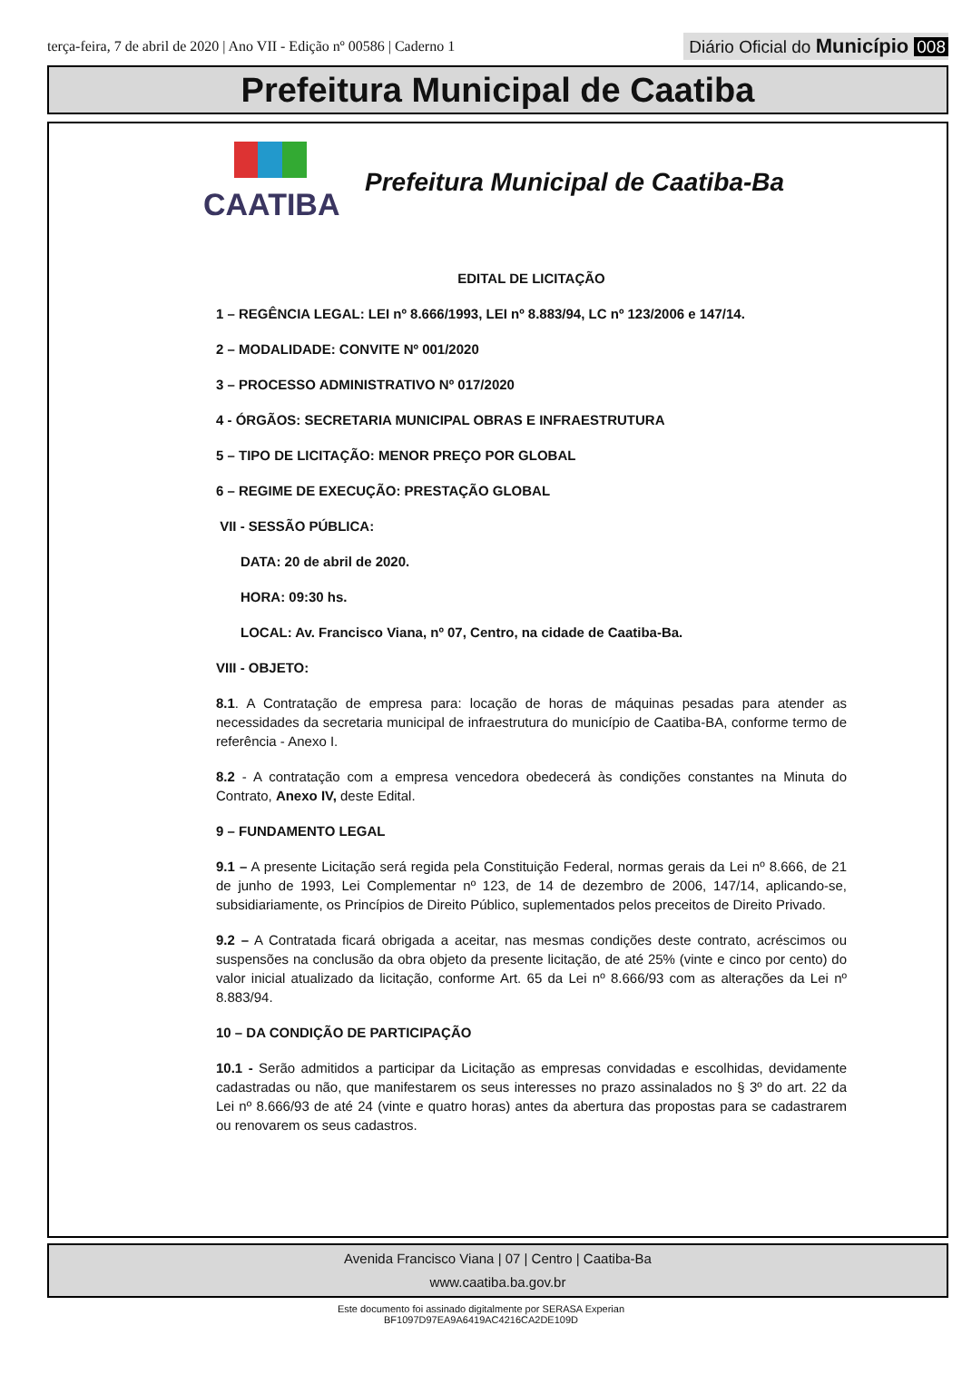terça-feira, 7 de abril de 2020 | Ano VII - Edição nº 00586 | Caderno 1
Diário Oficial do Município 008
Prefeitura Municipal de Caatiba
CAATIBA
Prefeitura Municipal de Caatiba-Ba
EDITAL DE LICITAÇÃO
1 – REGÊNCIA LEGAL: LEI nº 8.666/1993, LEI nº 8.883/94, LC nº 123/2006 e 147/14.
2 – MODALIDADE: CONVITE Nº 001/2020
3 – PROCESSO ADMINISTRATIVO Nº 017/2020
4 - ÓRGÃOS: SECRETARIA MUNICIPAL OBRAS E INFRAESTRUTURA
5 – TIPO DE LICITAÇÃO: MENOR PREÇO POR GLOBAL
6 – REGIME DE EXECUÇÃO: PRESTAÇÃO GLOBAL
VII - SESSÃO PÚBLICA:
DATA: 20 de abril de 2020.
HORA: 09:30 hs.
LOCAL: Av. Francisco Viana, nº 07, Centro, na cidade de Caatiba-Ba.
VIII - OBJETO:
8.1. A Contratação de empresa para: locação de horas de máquinas pesadas para atender as necessidades da secretaria municipal de infraestrutura do município de Caatiba-BA, conforme termo de referência - Anexo I.
8.2 - A contratação com a empresa vencedora obedecerá às condições constantes na Minuta do Contrato, Anexo IV, deste Edital.
9 – FUNDAMENTO LEGAL
9.1 – A presente Licitação será regida pela Constituição Federal, normas gerais da Lei nº 8.666, de 21 de junho de 1993, Lei Complementar nº 123, de 14 de dezembro de 2006, 147/14, aplicando-se, subsidiariamente, os Princípios de Direito Público, suplementados pelos preceitos de Direito Privado.
9.2 – A Contratada ficará obrigada a aceitar, nas mesmas condições deste contrato, acréscimos ou suspensões na conclusão da obra objeto da presente licitação, de até 25% (vinte e cinco por cento) do valor inicial atualizado da licitação, conforme Art. 65 da Lei nº 8.666/93 com as alterações da Lei nº 8.883/94.
10 – DA CONDIÇÃO DE PARTICIPAÇÃO
10.1 - Serão admitidos a participar da Licitação as empresas convidadas e escolhidas, devidamente cadastradas ou não, que manifestarem os seus interesses no prazo assinalados no § 3º do art. 22 da Lei nº 8.666/93 de até 24 (vinte e quatro horas) antes da abertura das propostas para se cadastrarem ou renovarem os seus cadastros.
Avenida Francisco Viana | 07 | Centro | Caatiba-Ba
www.caatiba.ba.gov.br
Este documento foi assinado digitalmente por SERASA Experian
BF1097D97EA9A6419AC4216CA2DE109D